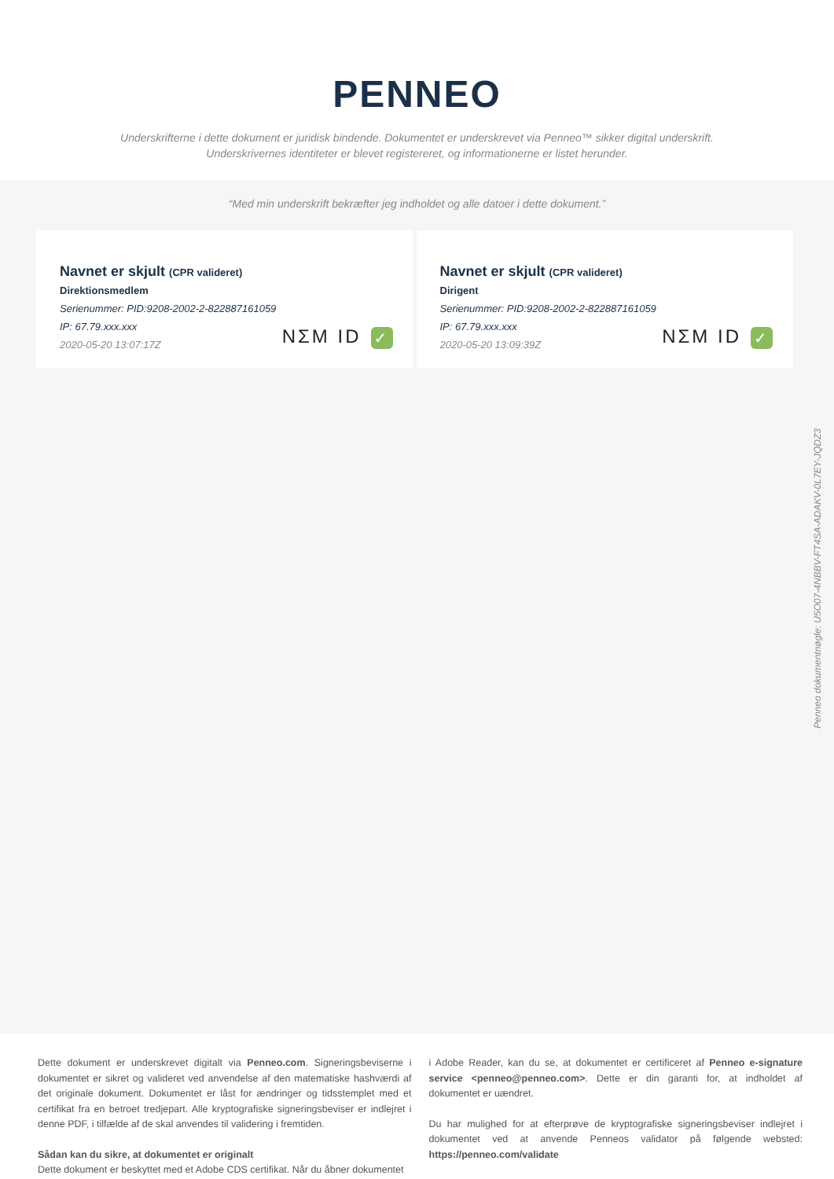PENNEO
Underskrifterne i dette dokument er juridisk bindende. Dokumentet er underskrevet via Penneo™ sikker digital underskrift.
Underskrivernes identiteter er blevet registereret, og informationerne er listet herunder.
“Med min underskrift bekræfter jeg indholdet og alle datoer i dette dokument.”
Navnet er skjult (CPR valideret)
Direktionsmedlem
Serienummer: PID:9208-2002-2-822887161059
IP: 67.79.xxx.xxx
2020-05-20 13:07:17Z
NΣM ID ✓
Navnet er skjult (CPR valideret)
Dirigent
Serienummer: PID:9208-2002-2-822887161059
IP: 67.79.xxx.xxx
2020-05-20 13:09:39Z
NΣM ID ✓
Penneo dokumentnøgle: U5O07-4NBBV-FT4SA-ADAKV-0L7EY-JQDZ3
Dette dokument er underskrevet digitalt via Penneo.com. Signeringsbeviserne i dokumentet er sikret og valideret ved anvendelse af den matematiske hashværdi af det originale dokument. Dokumentet er låst for ændringer og tidsstemplet med et certifikat fra en betroet tredjepart. Alle kryptografiske signeringsbeviser er indlejret i denne PDF, i tilfælde af de skal anvendes til validering i fremtiden.
Sådan kan du sikre, at dokumentet er originalt
Dette dokument er beskyttet med et Adobe CDS certifikat. Når du åbner dokumentet
i Adobe Reader, kan du se, at dokumentet er certificeret af Penneo e-signature service <penneo@penneo.com>. Dette er din garanti for, at indholdet af dokumentet er uændret.
Du har mulighed for at efterprøve de kryptografiske signeringsbeviser indlejret i dokumentet ved at anvende Penneos validator på følgende websted: https://penneo.com/validate